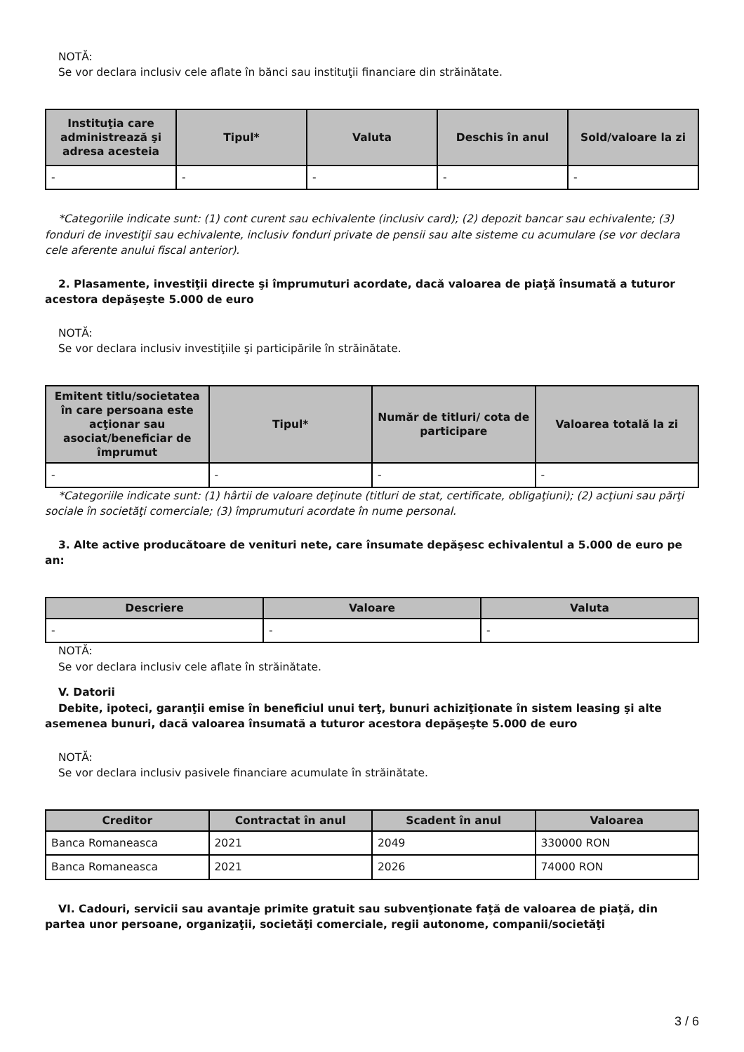NOTĂ:
Se vor declara inclusiv cele aflate în bănci sau instituţii financiare din străinătate.
| Instituţia care administrează şi adresa acesteia | Tipul* | Valuta | Deschis în anul | Sold/valoare la zi |
| --- | --- | --- | --- | --- |
| - | - | - | - | - |
*Categoriile indicate sunt: (1) cont curent sau echivalente (inclusiv card); (2) depozit bancar sau echivalente; (3) fonduri de investiţii sau echivalente, inclusiv fonduri private de pensii sau alte sisteme cu acumulare (se vor declara cele aferente anului fiscal anterior).
2. Plasamente, investiţii directe şi împrumuturi acordate, dacă valoarea de piaţă însumată a tuturor acestora depăşeşte 5.000 de euro
NOTĂ:
Se vor declara inclusiv investiţiile şi participările în străinătate.
| Emitent titlu/societatea în care persoana este acţionar sau asociat/beneficiar de împrumut | Tipul* | Număr de titluri/ cota de participare | Valoarea totală la zi |
| --- | --- | --- | --- |
| - | - | - | - |
*Categoriile indicate sunt: (1) hârtii de valoare deţinute (titluri de stat, certificate, obligaţiuni); (2) acţiuni sau părţi sociale în societăţi comerciale; (3) împrumuturi acordate în nume personal.
3. Alte active producătoare de venituri nete, care însumate depăşesc echivalentul a 5.000 de euro pe an:
| Descriere | Valoare | Valuta |
| --- | --- | --- |
| - | - | - |
NOTĂ:
Se vor declara inclusiv cele aflate în străinătate.
V. Datorii
Debite, ipoteci, garanţii emise în beneficiul unui terţ, bunuri achiziţionate în sistem leasing şi alte asemenea bunuri, dacă valoarea însumată a tuturor acestora depăşeşte 5.000 de euro
NOTĂ:
Se vor declara inclusiv pasivele financiare acumulate în străinătate.
| Creditor | Contractat în anul | Scadent în anul | Valoarea |
| --- | --- | --- | --- |
| Banca Romaneasca | 2021 | 2049 | 330000 RON |
| Banca Romaneasca | 2021 | 2026 | 74000 RON |
VI. Cadouri, servicii sau avantaje primite gratuit sau subvenţionate faţă de valoarea de piaţă, din partea unor persoane, organizaţii, societăţi comerciale, regii autonome, companii/societăţi
3 / 6